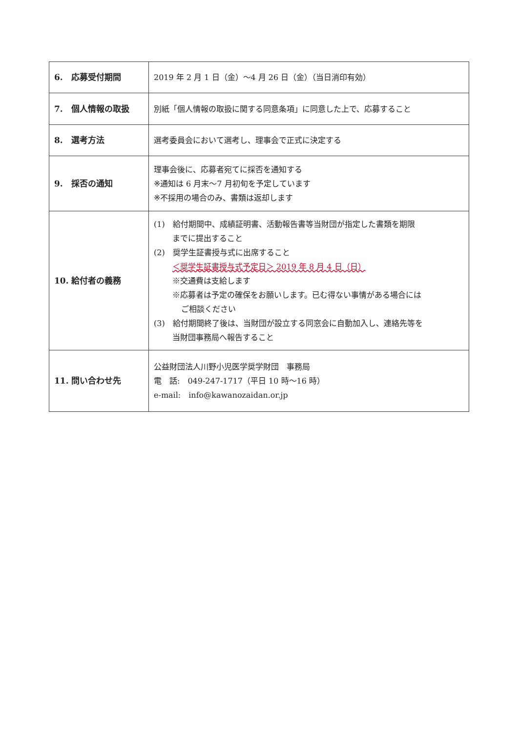| 6. 応募受付期間 | 2019 年 2 月 1 日（金）～4 月 26 日（金）（当日消印有効） |
| 7. 個人情報の取扱 | 別紙「個人情報の取扱に関する同意条項」に同意した上で、応募すること |
| 8. 選考方法 | 選考委員会において選考し、理事会で正式に決定する |
| 9. 採否の通知 | 理事会後に、応募者宛てに採否を通知する ※通知は 6 月末～7 月初旬を予定しています ※不採用の場合のみ、書類は返却します |
| 10. 給付者の義務 | (1) 給付期間中、成績証明書、活動報告書等当財団が指定した書類を期限 までに提出すること (2) 奨学生証書授与式に出席すること ＜奨学生証書授与式予定日＞ 2019 年 8 月 4 日（日） ※交通費は支給します ※応募者は予定の確保をお願いします。已む得ない事情がある場合には ご相談ください (3) 給付期間終了後は、当財団が設立する同窓会に自動加入し、連絡先等を 当財団事務局へ報告すること |
| 11. 問い合わせ先 | 公益財団法人川野小児医学奨学財団 事務局 電 話: 049-247-1717（平日 10 時～16 時） e-mail: info@kawanozaidan.or.jp |